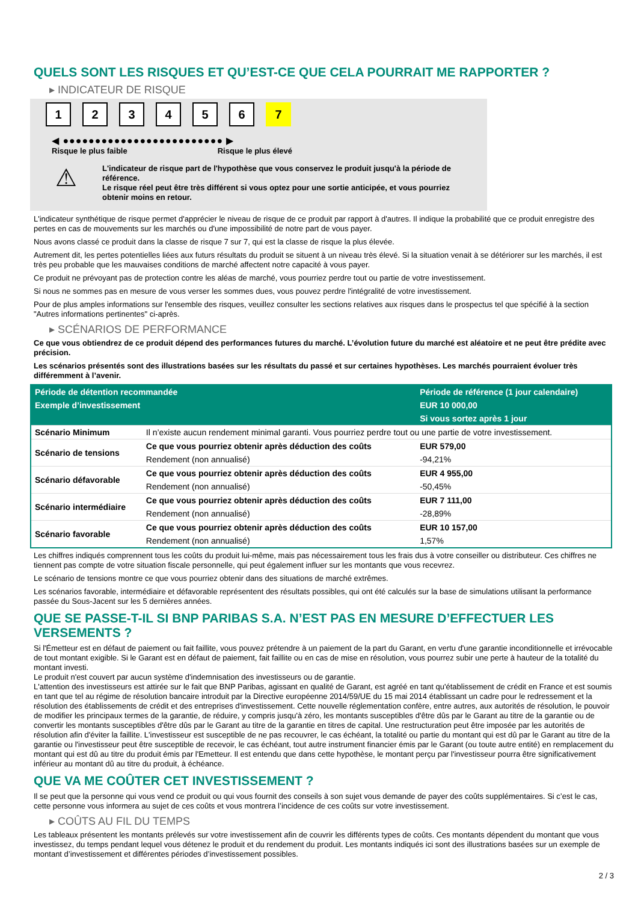QUELS SONT LES RISQUES ET QU’EST-CE QUE CELA POURRAIT ME RAPPORTER ?
▸ INDICATEUR DE RISQUE
1 2 3 4 5 6 7
◀ ●●●●●●●●●●●●●●●●●●●●●●●●● ▶
Risque le plus faible Risque le plus élevé
⚠
L'indicateur de risque part de l'hypothèse que vous conservez le produit jusqu'à la période de référence.
Le risque réel peut être très différent si vous optez pour une sortie anticipée, et vous pourriez obtenir moins en retour.
L'indicateur synthétique de risque permet d'apprécier le niveau de risque de ce produit par rapport à d'autres. Il indique la probabilité que ce produit enregistre des pertes en cas de mouvements sur les marchés ou d'une impossibilité de notre part de vous payer.
Nous avons classé ce produit dans la classe de risque 7 sur 7, qui est la classe de risque la plus élevée.
Autrement dit, les pertes potentielles liées aux futurs résultats du produit se situent à un niveau très élevé. Si la situation venait à se détériorer sur les marchés, il est très peu probable que les mauvaises conditions de marché affectent notre capacité à vous payer.
Ce produit ne prévoyant pas de protection contre les aléas de marché, vous pourriez perdre tout ou partie de votre investissement.
Si nous ne sommes pas en mesure de vous verser les sommes dues, vous pouvez perdre l'intégralité de votre investissement.
Pour de plus amples informations sur l'ensemble des risques, veuillez consulter les sections relatives aux risques dans le prospectus tel que spécifié à la section "Autres informations pertinentes" ci-après.
▸ SCÉNARIOS DE PERFORMANCE
Ce que vous obtiendrez de ce produit dépend des performances futures du marché. L’évolution future du marché est aléatoire et ne peut être prédite avec précision.
Les scénarios présentés sont des illustrations basées sur les résultats du passé et sur certaines hypothèses. Les marchés pourraient évoluer très différemment à l’avenir.
| Période de détention recommandée | | Période de référence (1 jour calendaire) |
| --- | --- | --- |
| Exemple d’investissement | | EUR 10 000,00 |
| | | Si vous sortez après 1 jour |
| Scénario Minimum | Il n’existe aucun rendement minimal garanti. Vous pourriez perdre tout ou une partie de votre investissement. | |
| Scénario de tensions | Ce que vous pourriez obtenir après déduction des coûts | EUR 579,00 |
| | Rendement (non annualisé) | -94,21% |
| Scénario défavorable | Ce que vous pourriez obtenir après déduction des coûts | EUR 4 955,00 |
| | Rendement (non annualisé) | -50,45% |
| Scénario intermédiaire | Ce que vous pourriez obtenir après déduction des coûts | EUR 7 111,00 |
| | Rendement (non annualisé) | -28,89% |
| Scénario favorable | Ce que vous pourriez obtenir après déduction des coûts | EUR 10 157,00 |
| | Rendement (non annualisé) | 1,57% |
Les chiffres indiqués comprennent tous les coûts du produit lui-même, mais pas nécessairement tous les frais dus à votre conseiller ou distributeur. Ces chiffres ne tiennent pas compte de votre situation fiscale personnelle, qui peut également influer sur les montants que vous recevrez.
Le scénario de tensions montre ce que vous pourriez obtenir dans des situations de marché extrêmes.
Les scénarios favorable, intermédiaire et défavorable représentent des résultats possibles, qui ont été calculés sur la base de simulations utilisant la performance passée du Sous-Jacent sur les 5 dernières années.
QUE SE PASSE-T-IL SI BNP PARIBAS S.A. N’EST PAS EN MESURE D’EFFECTUER LES VERSEMENTS ?
Si l'Émetteur est en défaut de paiement ou fait faillite, vous pouvez prétendre à un paiement de la part du Garant, en vertu d'une garantie inconditionnelle et irrévocable de tout montant exigible. Si le Garant est en défaut de paiement, fait faillite ou en cas de mise en résolution, vous pourrez subir une perte à hauteur de la totalité du montant investi.
Le produit n'est couvert par aucun système d'indemnisation des investisseurs ou de garantie.
L'attention des investisseurs est attirée sur le fait que BNP Paribas, agissant en qualité de Garant, est agréé en tant qu'établissement de crédit en France et est soumis en tant que tel au régime de résolution bancaire introduit par la Directive européenne 2014/59/UE du 15 mai 2014 établissant un cadre pour le redressement et la résolution des établissements de crédit et des entreprises d'investissement. Cette nouvelle réglementation confère, entre autres, aux autorités de résolution, le pouvoir de modifier les principaux termes de la garantie, de réduire, y compris jusqu'à zéro, les montants susceptibles d'être dûs par le Garant au titre de la garantie ou de convertir les montants susceptibles d'être dûs par le Garant au titre de la garantie en titres de capital. Une restructuration peut être imposée par les autorités de résolution afin d'éviter la faillite. L'investisseur est susceptible de ne pas recouvrer, le cas échéant, la totalité ou partie du montant qui est dû par le Garant au titre de la garantie ou l'investisseur peut être susceptible de recevoir, le cas échéant, tout autre instrument financier émis par le Garant (ou toute autre entité) en remplacement du montant qui est dû au titre du produit émis par l'Emetteur. Il est entendu que dans cette hypothèse, le montant perçu par l'investisseur pourra être significativement inférieur au montant dû au titre du produit, à échéance.
QUE VA ME COÛTER CET INVESTISSEMENT ?
Il se peut que la personne qui vous vend ce produit ou qui vous fournit des conseils à son sujet vous demande de payer des coûts supplémentaires. Si c’est le cas, cette personne vous informera au sujet de ces coûts et vous montrera l’incidence de ces coûts sur votre investissement.
▸ COÛTS AU FIL DU TEMPS
Les tableaux présentent les montants prélevés sur votre investissement afin de couvrir les différents types de coûts. Ces montants dépendent du montant que vous investissez, du temps pendant lequel vous détenez le produit et du rendement du produit. Les montants indiqués ici sont des illustrations basées sur un exemple de montant d’investissement et différentes périodes d’investissement possibles.
2 / 3